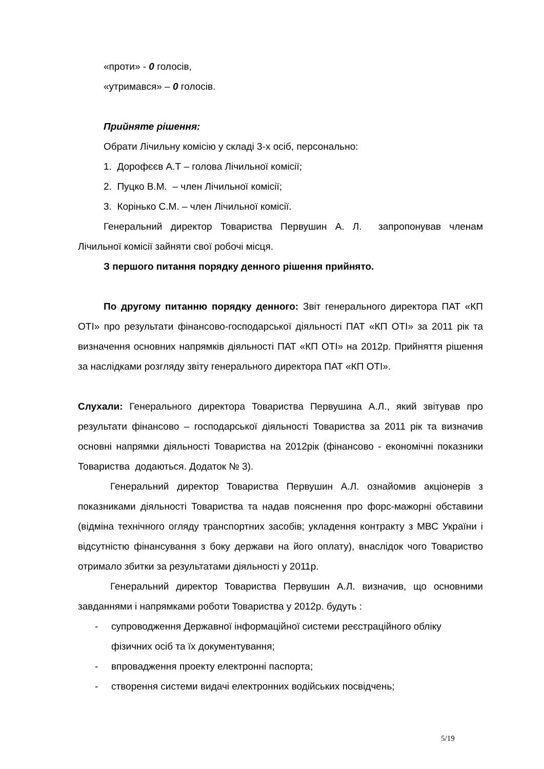«проти» - 0 голосів,
«утримався» – 0 голосів.
Прийняте рішення:
Обрати Лічильну комісію у складі 3-х осіб, персонально:
1. Дорофєєв А.Т – голова Лічильної комісії;
2. Пуцко В.М. – член Лічильної комісії;
3. Корінько С.М. – член Лічильної комісії.
Генеральний директор Товариства Первушин А. Л. запропонував членам Лічильної комісії зайняти свої робочі місця.
З першого питання порядку денного рішення прийнято.
По другому питанню порядку денного: Звіт генерального директора ПАТ «КП ОТІ» про результати фінансово-господарської діяльності ПАТ «КП ОТІ» за 2011 рік та визначення основних напрямків діяльності ПАТ «КП ОТІ» на 2012р. Прийняття рішення за наслідками розгляду звіту генерального директора ПАТ «КП ОТІ».
Слухали: Генерального директора Товариства Первушина А.Л., який звітував про результати фінансово – господарської діяльності Товариства за 2011 рік та визначив основні напрямки діяльності Товариства на 2012рік (фінансово - економічні показники Товариства додаються. Додаток № 3).
Генеральний директор Товариства Первушин А.Л. ознайомив акціонерів з показниками діяльності Товариства та надав пояснення про форс-мажорні обставини (відміна технічного огляду транспортних засобів; укладення контракту з МВС України і відсутністю фінансування з боку держави на його оплату), внаслідок чого Товариство отримало збитки за результатами діяльності у 2011р.
Генеральний директор Товариства Первушин А.Л. визначив, що основними завданнями і напрямками роботи Товариства у 2012р. будуть :
- супроводження Державної інформаційної системи реєстраційного обліку фізичних осіб та їх документування;
- впровадження проекту електронні паспорта;
- створення системи видачі електронних водійських посвідчень;
5/19